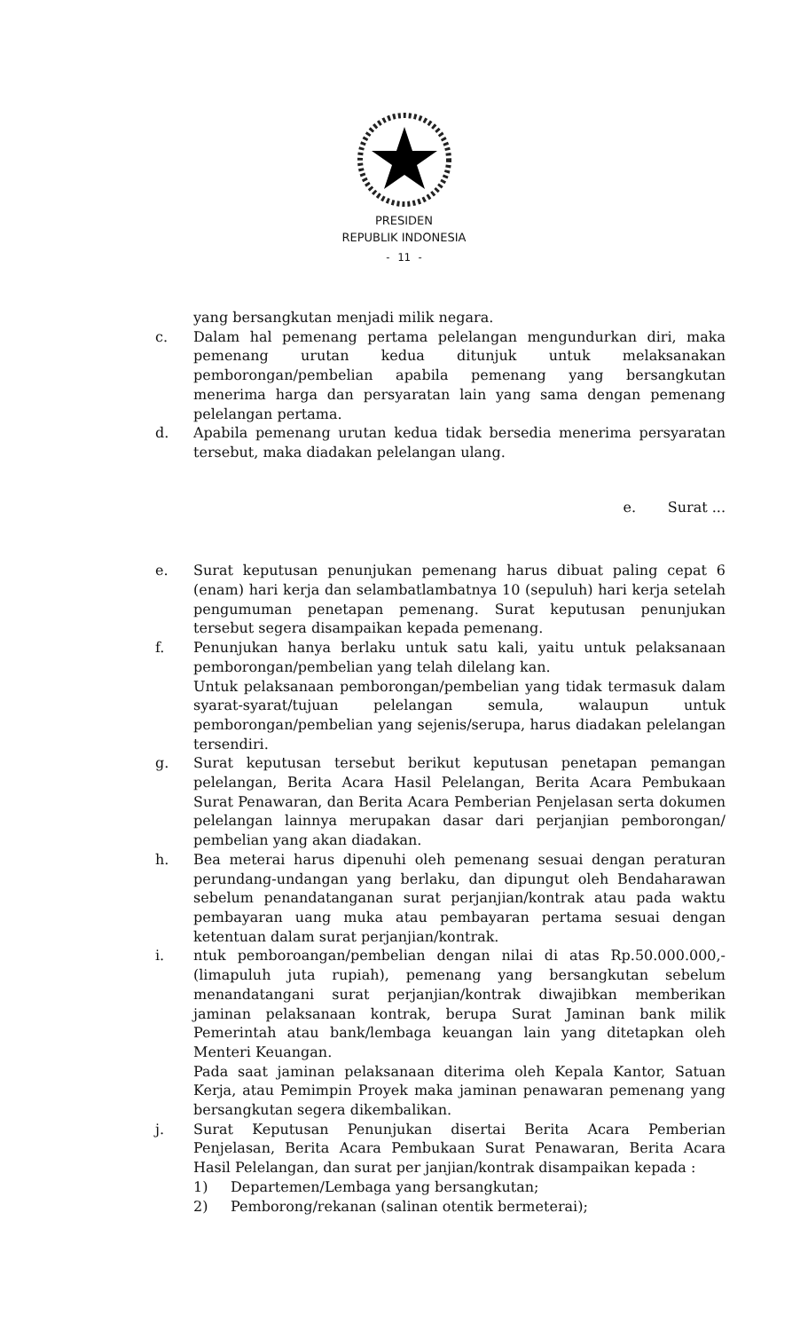PRESIDEN
REPUBLIK INDONESIA
- 11 -
yang bersangkutan menjadi milik negara.
c. Dalam hal pemenang pertama pelelangan mengundurkan diri, maka pemenang urutan kedua ditunjuk untuk melaksanakan pemborongan/pembelian apabila pemenang yang bersangkutan menerima harga dan persyaratan lain yang sama dengan pemenang pelelangan pertama.
d. Apabila pemenang urutan kedua tidak bersedia menerima persyaratan tersebut, maka diadakan pelelangan ulang.
e. Surat ...
e. Surat keputusan penunjukan pemenang harus dibuat paling cepat 6 (enam) hari kerja dan selambatlambatnya 10 (sepuluh) hari kerja setelah pengumuman penetapan pemenang. Surat keputusan penunjukan tersebut segera disampaikan kepada pemenang.
f. Penunjukan hanya berlaku untuk satu kali, yaitu untuk pelaksanaan pemborongan/pembelian yang telah dilelang kan.
Untuk pelaksanaan pemborongan/pembelian yang tidak termasuk dalam syarat-syarat/tujuan pelelangan semula, walaupun untuk pemborongan/pembelian yang sejenis/serupa, harus diadakan pelelangan tersendiri.
g. Surat keputusan tersebut berikut keputusan penetapan pemangan pelelangan, Berita Acara Hasil Pelelangan, Berita Acara Pembukaan Surat Penawaran, dan Berita Acara Pemberian Penjelasan serta dokumen pelelangan lainnya merupakan dasar dari perjanjian pemborongan/ pembelian yang akan diadakan.
h. Bea meterai harus dipenuhi oleh pemenang sesuai dengan peraturan perundang-undangan yang berlaku, dan dipungut oleh Bendaharawan sebelum penandatanganan surat perjanjian/kontrak atau pada waktu pembayaran uang muka atau pembayaran pertama sesuai dengan ketentuan dalam surat perjanjian/kontrak.
i. ntuk pemboroangan/pembelian dengan nilai di atas Rp.50.000.000,- (limapuluh juta rupiah), pemenang yang bersangkutan sebelum menandatangani surat perjanjian/kontrak diwajibkan memberikan jaminan pelaksanaan kontrak, berupa Surat Jaminan bank milik Pemerintah atau bank/lembaga keuangan lain yang ditetapkan oleh Menteri Keuangan.
Pada saat jaminan pelaksanaan diterima oleh Kepala Kantor, Satuan Kerja, atau Pemimpin Proyek maka jaminan penawaran pemenang yang bersangkutan segera dikembalikan.
j. Surat Keputusan Penunjukan disertai Berita Acara Pemberian Penjelasan, Berita Acara Pembukaan Surat Penawaran, Berita Acara Hasil Pelelangan, dan surat per janjian/kontrak disampaikan kepada :
1) Departemen/Lembaga yang bersangkutan;
2) Pemborong/rekanan (salinan otentik bermeterai);